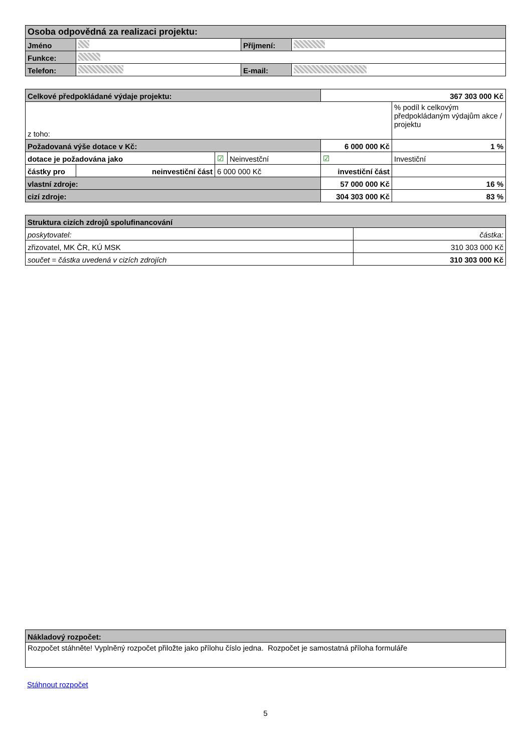| Osoba odpovědná za realizaci projektu: | | | |
| --- | --- | --- | --- |
| Jméno | | Příjmení: | |
| Funkce: | | | |
| Telefon: | | E-mail: | |
| Celkové předpokládané výdaje projektu: | | | | 367 303 000 Kč | | |
| z toho: | | | | | | % podíl k celkovým předpokládaným výdajům akce / projektu |
| Požadovaná výše dotace v Kč: | | | | 6 000 000 Kč | | 1 % |
| dotace je požadována jako | | ☑ | Neinvestční | ☑ | Investiční | |
| částky pro | neinvestiční část | 6 000 000 Kč | | investiční část | | |
| vlastní zdroje: | | | | 57 000 000 Kč | | 16 % |
| cizí zdroje: | | | | 304 303 000 Kč | | 83 % |
| Struktura cizích zdrojů spolufinancování | |
| --- | --- |
| poskytovatel: | částka: |
| zřizovatel, MK ČR, KÚ MSK | 310 303 000 Kč |
| součet = částka uvedená v cizích zdrojích | 310 303 000 Kč |
| Nákladový rozpočet: |
| --- |
| Rozpočet stáhněte! Vyplněný rozpočet přiložte jako přílohu číslo jedna. Rozpočet je samostatná příloha formuláře |
Stáhnout rozpočet
5